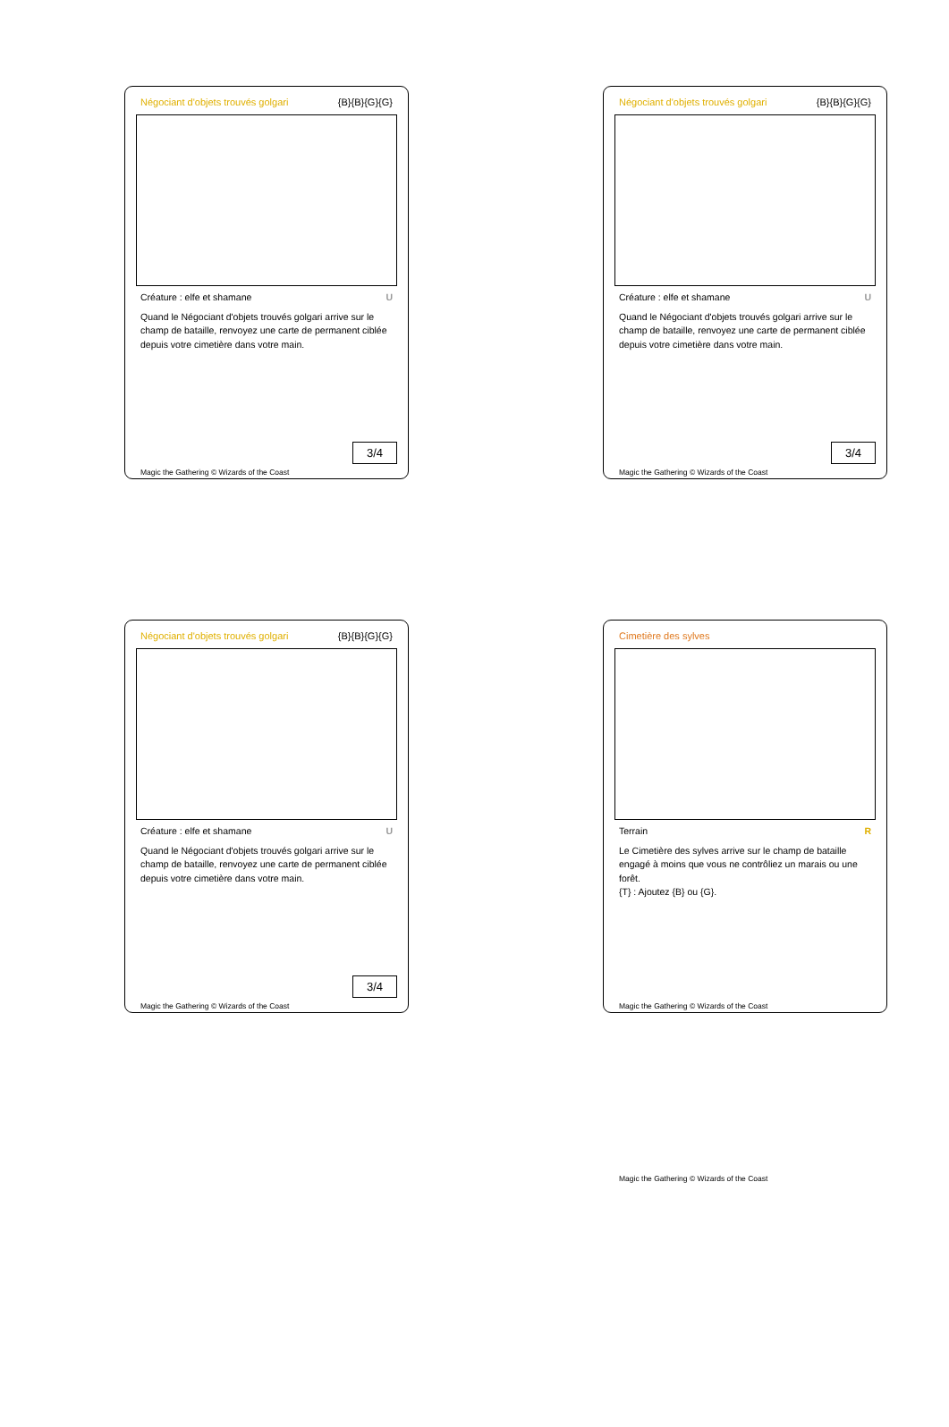Négociant d'objets trouvés golgari {B}{B}{G}{G}
Créature : elfe et shamane U
Quand le Négociant d'objets trouvés golgari arrive sur le champ de bataille, renvoyez une carte de permanent ciblée depuis votre cimetière dans votre main.
3/4
Magic the Gathering © Wizards of the Coast
Négociant d'objets trouvés golgari {B}{B}{G}{G}
Créature : elfe et shamane U
Quand le Négociant d'objets trouvés golgari arrive sur le champ de bataille, renvoyez une carte de permanent ciblée depuis votre cimetière dans votre main.
3/4
Magic the Gathering © Wizards of the Coast
Négociant d'objets trouvés golgari {B}{B}{G}{G}
Créature : elfe et shamane U
Quand le Négociant d'objets trouvés golgari arrive sur le champ de bataille, renvoyez une carte de permanent ciblée depuis votre cimetière dans votre main.
3/4
Magic the Gathering © Wizards of the Coast
Cimetière des sylves
Terrain R
Le Cimetière des sylves arrive sur le champ de bataille engagé à moins que vous ne contrôliez un marais ou une forêt.
{T} : Ajoutez {B} ou {G}.
Magic the Gathering © Wizards of the Coast
Magic the Gathering © Wizards of the Coast